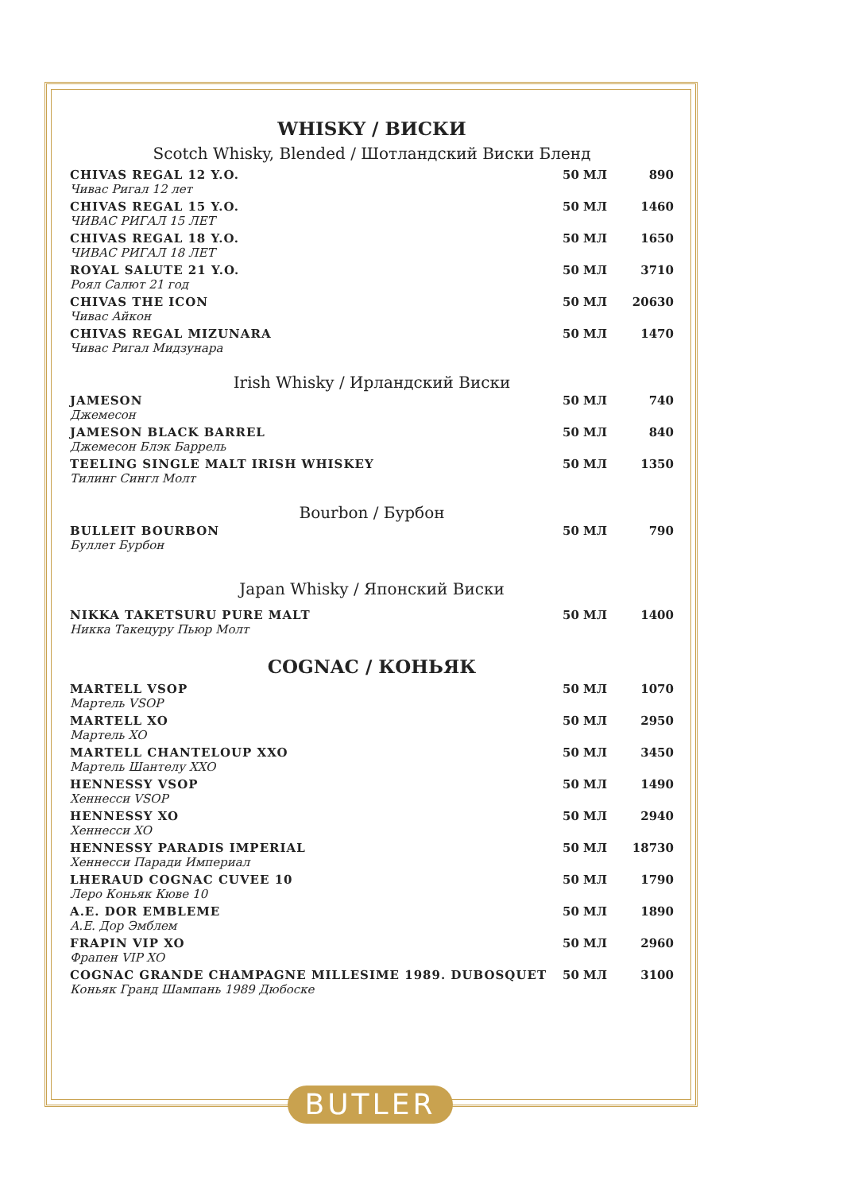WHISKY / ВИСКИ
Scotch Whisky, Blended / Шотландский Виски Бленд
| CHIVAS REGAL 12 Y.O. Чивас Ригал 12 лет | 50 МЛ | 890 |
| CHIVAS REGAL 15 Y.O. ЧИВАС РИГАЛ 15 ЛЕТ | 50 МЛ | 1460 |
| CHIVAS REGAL 18 Y.O. ЧИВАС РИГАЛ 18 ЛЕТ | 50 МЛ | 1650 |
| ROYAL SALUTE 21 Y.O. Роял Салют 21 год | 50 МЛ | 3710 |
| CHIVAS THE ICON Чивас Айкон | 50 МЛ | 20630 |
| CHIVAS REGAL MIZUNARA Чивас Ригал Мидзунара | 50 МЛ | 1470 |
Irish Whisky / Ирландский Виски
| JAMESON Джемесон | 50 МЛ | 740 |
| JAMESON BLACK BARREL Джемесон Блэк Баррель | 50 МЛ | 840 |
| TEELING SINGLE MALT IRISH WHISKEY Тилинг Сингл Молт | 50 МЛ | 1350 |
Bourbon / Бурбон
| BULLEIT BOURBON Буллет Бурбон | 50 МЛ | 790 |
Japan Whisky / Японский Виски
| NIKKA TAKETSURU PURE MALT Никка Такецуру Пьюр Молт | 50 МЛ | 1400 |
COGNAC / КОНЬЯК
| MARTELL VSOP Мартель VSOP | 50 МЛ | 1070 |
| MARTELL XO Мартель XO | 50 МЛ | 2950 |
| MARTELL CHANTELOUP XXO Мартель Шантелу XXO | 50 МЛ | 3450 |
| HENNESSY VSOP Хеннесси VSOP | 50 МЛ | 1490 |
| HENNESSY XO Хеннесси XO | 50 МЛ | 2940 |
| HENNESSY PARADIS IMPERIAL Хеннесси Паради Империал | 50 МЛ | 18730 |
| LHERAUD COGNAC CUVEE 10 Леро Коньяк Кюве 10 | 50 МЛ | 1790 |
| A.E. DOR EMBLEME А.Е. Дор Эмблем | 50 МЛ | 1890 |
| FRAPIN VIP XO Фрапен VIP XO | 50 МЛ | 2960 |
| COGNAC GRANDE CHAMPAGNE MILLESIME 1989. DUBOSQUET Коньяк Гранд Шампань 1989 Дюбоске | 50 МЛ | 3100 |
BUTLER